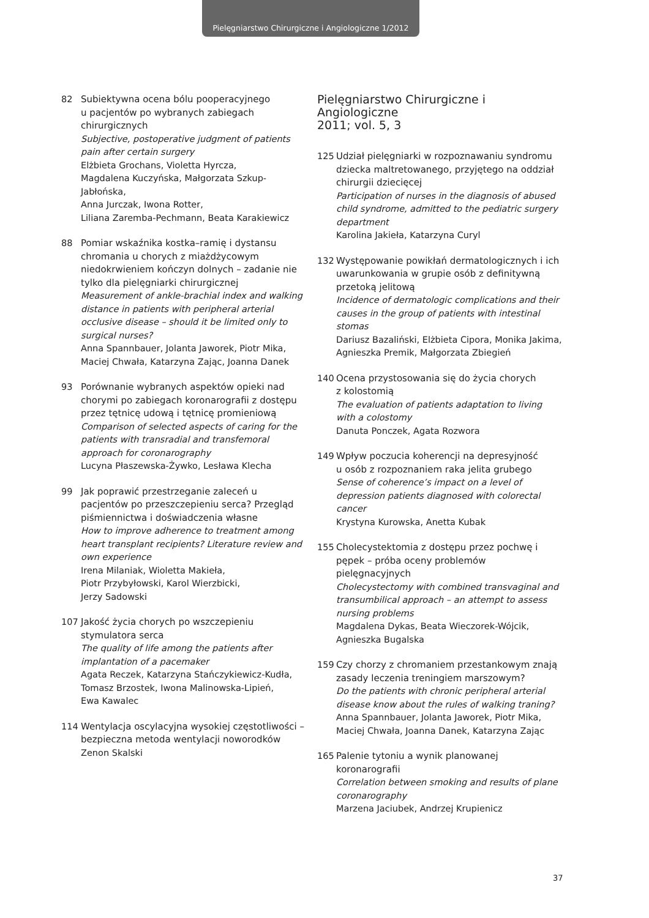Pielęgniarstwo Chirurgiczne i Angiologiczne 1/2012
82 Subiektywna ocena bólu pooperacyjnego
u pacjentów po wybranych zabiegach
chirurgicznych
Subjective, postoperative judgment of patients pain after certain surgery
Elżbieta Grochans, Violetta Hyrcza,
Magdalena Kuczyńska, Małgorzata Szkup-Jabłońska,
Anna Jurczak, Iwona Rotter,
Liliana Zaremba-Pechmann, Beata Karakiewicz
88 Pomiar wskaźnika kostka–ramię i dystansu chromania u chorych z miażdżycowym niedokrwieniem kończyn dolnych – zadanie nie tylko dla pielęgniarki chirurgicznej
Measurement of ankle-brachial index and walking distance in patients with peripheral arterial occlusive disease – should it be limited only to surgical nurses?
Anna Spannbauer, Jolanta Jaworek, Piotr Mika,
Maciej Chwała, Katarzyna Zając, Joanna Danek
93 Porównanie wybranych aspektów opieki nad chorymi po zabiegach koronarografii z dostępu przez tętnicę udową i tętnicę promieniową
Comparison of selected aspects of caring for the patients with transradial and transfemoral approach for coronarography
Lucyna Płaszewska-Żywko, Lesława Klecha
99 Jak poprawić przestrzeganie zaleceń u pacjentów po przeszczepieniu serca? Przegląd piśmiennictwa i doświadczenia własne
How to improve adherence to treatment among heart transplant recipients? Literature review and own experience
Irena Milaniak, Wioletta Makieła,
Piotr Przybyłowski, Karol Wierzbicki,
Jerzy Sadowski
107 Jakość życia chorych po wszczepieniu stymulatora serca
The quality of life among the patients after implantation of a pacemaker
Agata Reczek, Katarzyna Stańczykiewicz-Kudła,
Tomasz Brzostek, Iwona Malinowska-Lipień,
Ewa Kawalec
114 Wentylacja oscylacyjna wysokiej częstotliwości – bezpieczna metoda wentylacji noworodków
Zenon Skalski
Pielęgniarstwo Chirurgiczne i Angiologiczne
2011; vol. 5, 3
125 Udział pielęgniarki w rozpoznawaniu syndromu dziecka maltretowanego, przyjętego na oddział chirurgii dziecięcej
Participation of nurses in the diagnosis of abused child syndrome, admitted to the pediatric surgery department
Karolina Jakieła, Katarzyna Curyl
132 Występowanie powikłań dermatologicznych i ich uwarunkowania w grupie osób z definitywną przetoką jelitową
Incidence of dermatologic complications and their causes in the group of patients with intestinal stomas
Dariusz Bazaliński, Elżbieta Cipora, Monika Jakima, Agnieszka Premik, Małgorzata Zbiegień
140 Ocena przystosowania się do życia chorych
z kolostomią
The evaluation of patients adaptation to living with a colostomy
Danuta Ponczek, Agata Rozwora
149 Wpływ poczucia koherencji na depresyjność
u osób z rozpoznaniem raka jelita grubego
Sense of coherence’s impact on a level of depression patients diagnosed with colorectal cancer
Krystyna Kurowska, Anetta Kubak
155 Cholecystektomia z dostępu przez pochwę i pępek – próba oceny problemów pielęgnacyjnych
Cholecystectomy with combined transvaginal and transumbilical approach – an attempt to assess nursing problems
Magdalena Dykas, Beata Wieczorek-Wójcik,
Agnieszka Bugalska
159 Czy chorzy z chromaniem przestankowym znają zasady leczenia treningiem marszowym?
Do the patients with chronic peripheral arterial disease know about the rules of walking traning?
Anna Spannbauer, Jolanta Jaworek, Piotr Mika,
Maciej Chwała, Joanna Danek, Katarzyna Zając
165 Palenie tytoniu a wynik planowanej koronarografii
Correlation between smoking and results of plane coronarography
Marzena Jaciubek, Andrzej Krupienicz
37